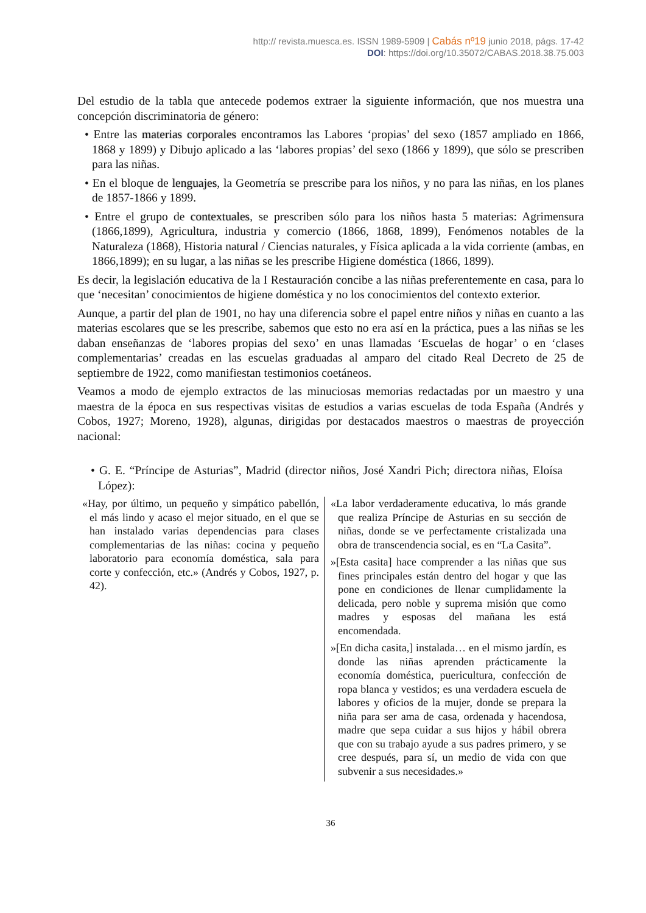http:// revista.muesca.es. ISSN 1989-5909 | Cabás nº19 junio 2018, págs. 17-42
DOI: https://doi.org/10.35072/CABAS.2018.38.75.003
Del estudio de la tabla que antecede podemos extraer la siguiente información, que nos muestra una concepción discriminatoria de género:
• Entre las materias corporales encontramos las Labores ‘propias’ del sexo (1857 ampliado en 1866, 1868 y 1899) y Dibujo aplicado a las ‘labores propias’ del sexo (1866 y 1899), que sólo se prescriben para las niñas.
• En el bloque de lenguajes, la Geometría se prescribe para los niños, y no para las niñas, en los planes de 1857-1866 y 1899.
• Entre el grupo de contextuales, se prescriben sólo para los niños hasta 5 materias: Agrimensura (1866,1899), Agricultura, industria y comercio (1866, 1868, 1899), Fenómenos notables de la Naturaleza (1868), Historia natural / Ciencias naturales, y Física aplicada a la vida corriente (ambas, en 1866,1899); en su lugar, a las niñas se les prescribe Higiene doméstica (1866, 1899).
Es decir, la legislación educativa de la I Restauración concibe a las niñas preferentemente en casa, para lo que ‘necesitan’ conocimientos de higiene doméstica y no los conocimientos del contexto exterior.
Aunque, a partir del plan de 1901, no hay una diferencia sobre el papel entre niños y niñas en cuanto a las materias escolares que se les prescribe, sabemos que esto no era así en la práctica, pues a las niñas se les daban enseñanzas de ‘labores propias del sexo’ en unas llamadas ‘Escuelas de hogar’ o en ‘clases complementarias’ creadas en las escuelas graduadas al amparo del citado Real Decreto de 25 de septiembre de 1922, como manifiestan testimonios coetáneos.
Veamos a modo de ejemplo extractos de las minuciosas memorias redactadas por un maestro y una maestra de la época en sus respectivas visitas de estudios a varias escuelas de toda España (Andrés y Cobos, 1927; Moreno, 1928), algunas, dirigidas por destacados maestros o maestras de proyección nacional:
• G. E. “Príncipe de Asturias”, Madrid (director niños, José Xandri Pich; directora niñas, Eloísa López):
| «Hay, por último, un pequeño y simpático pabellón, el más lindo y acaso el mejor situado, en el que se han instalado varias dependencias para clases complementarias de las niñas: cocina y pequeño laboratorio para economía doméstica, sala para corte y confección, etc.» (Andrés y Cobos, 1927, p. 42). | «La labor verdaderamente educativa, lo más grande que realiza Príncipe de Asturias en su sección de niñas, donde se ve perfectamente cristalizada una obra de transcendencia social, es en “La Casita”. »[Esta casita] hace comprender a las niñas que sus fines principales están dentro del hogar y que las pone en condiciones de llenar cumplidamente la delicada, pero noble y suprema misión que como madres y esposas del mañana les está encomendada. »[En dicha casita,] instalada… en el mismo jardín, es donde las niñas aprenden prácticamente la economía doméstica, puericultura, confección de ropa blanca y vestidos; es una verdadera escuela de labores y oficios de la mujer, donde se prepara la niña para ser ama de casa, ordenada y hacendosa, madre que sepa cuidar a sus hijos y hábil obrera que con su trabajo ayude a sus padres primero, y se cree después, para sí, un medio de vida con que subvenir a sus necesidades.» |
36